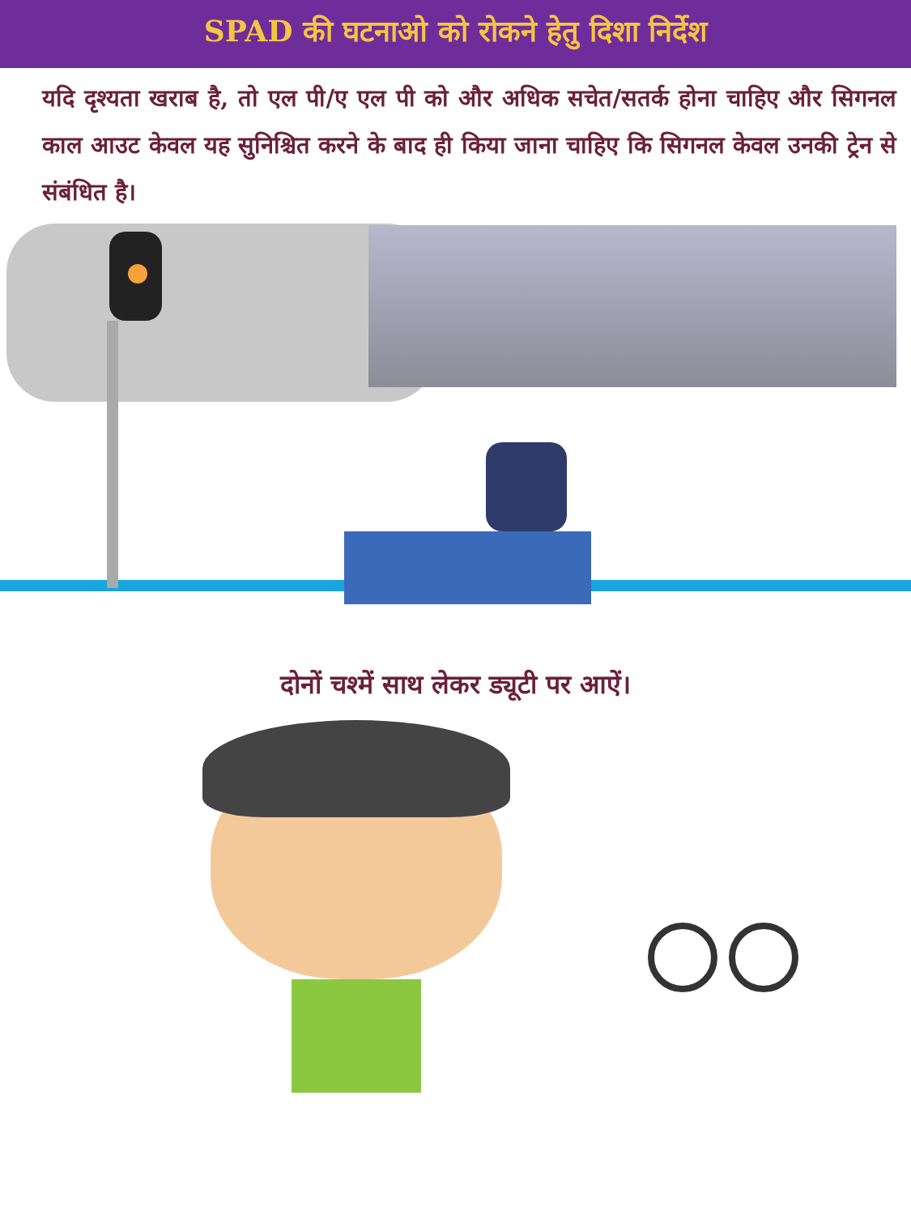SPAD की घटनाओ को रोकने हेतु दिशा निर्देश
यदि दृश्यता खराब है, तो एल पी/ए एल पी को और अधिक सचेत/सतर्क होना चाहिए और सिगनल काल आउट केवल यह सुनिश्चित करने के बाद ही किया जाना चाहिए कि सिगनल केवल उनकी ट्रेन से संबंधित है।
दोनों चश्में साथ लेकर ड्यूटी पर आऐं।